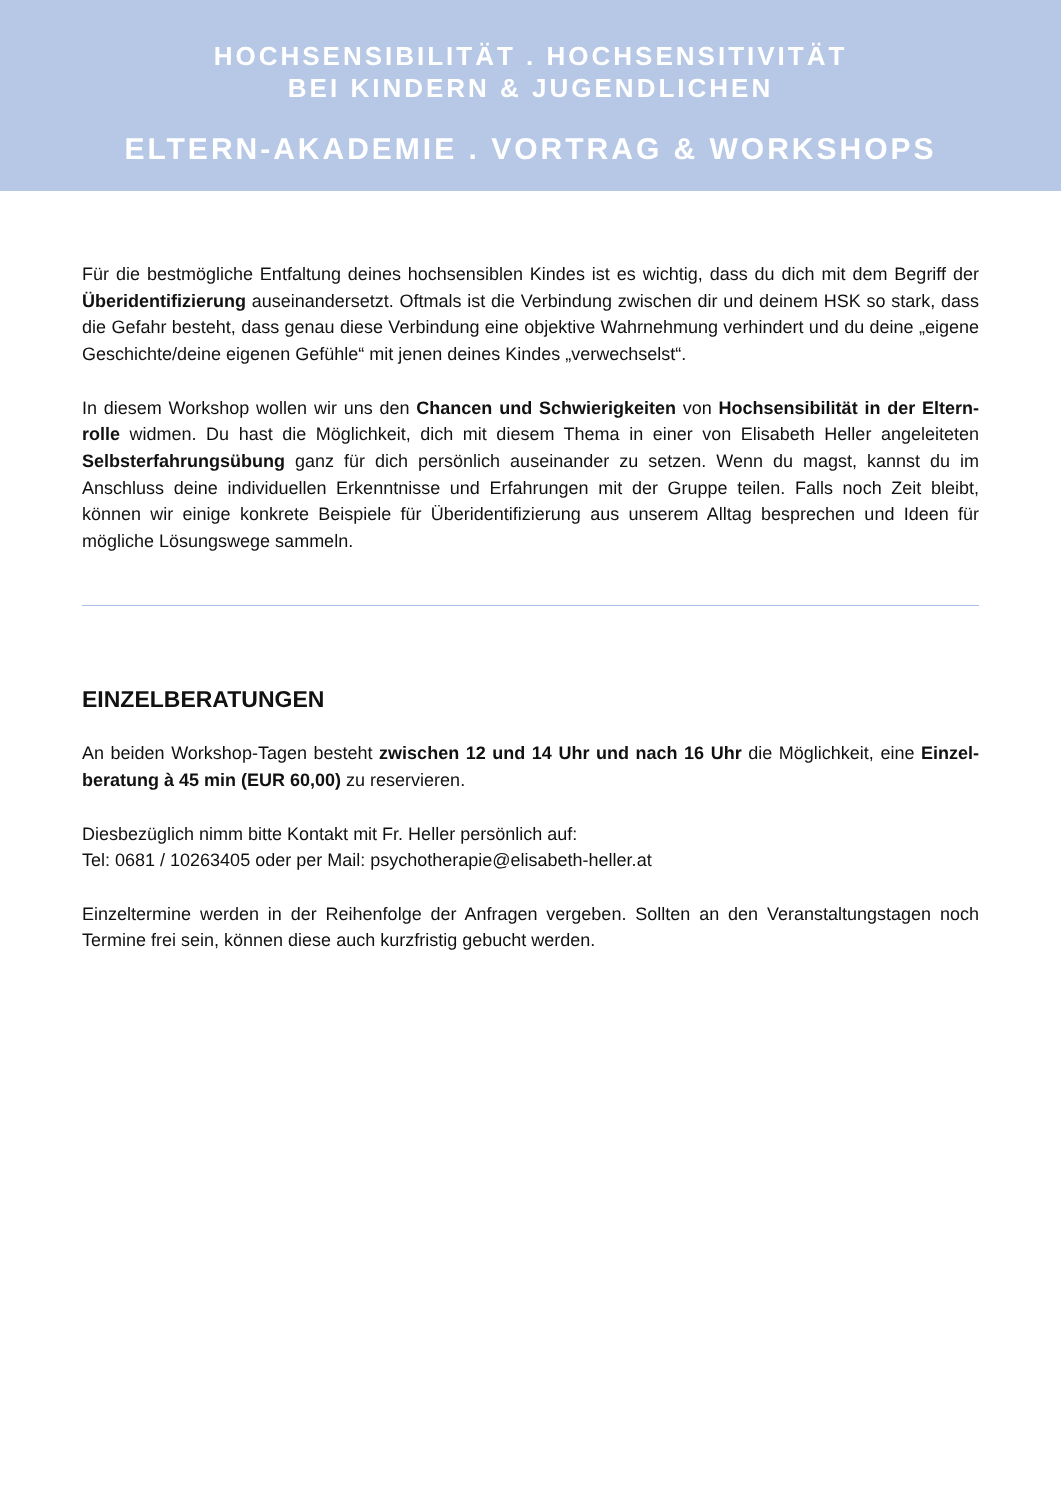HOCHSENSIBILITÄT . HOCHSENSITIVITÄT
BEI KINDERN & JUGENDLICHEN
ELTERN-AKADEMIE . VORTRAG & WORKSHOPS
Für die bestmögliche Entfaltung deines hochsensiblen Kindes ist es wichtig, dass du dich mit dem Begriff der Überidentifizierung auseinandersetzt. Oftmals ist die Verbindung zwischen dir und deinem HSK so stark, dass die Gefahr besteht, dass genau diese Verbindung eine objektive Wahrnehmung verhindert und du deine „eigene Geschichte/deine eigenen Gefühle“ mit jenen deines Kindes „verwechselst“.
In diesem Workshop wollen wir uns den Chancen und Schwierigkeiten von Hochsensibilität in der Eltern-rolle widmen. Du hast die Möglichkeit, dich mit diesem Thema in einer von Elisabeth Heller angeleiteten Selbsterfahrungsübung ganz für dich persönlich auseinander zu setzen. Wenn du magst, kannst du im Anschluss deine individuellen Erkenntnisse und Erfahrungen mit der Gruppe teilen. Falls noch Zeit bleibt, können wir einige konkrete Beispiele für Überidentifizierung aus unserem Alltag besprechen und Ideen für mögliche Lösungswege sammeln.
EINZELBERATUNGEN
An beiden Workshop-Tagen besteht zwischen 12 und 14 Uhr und nach 16 Uhr die Möglichkeit, eine Einzel-beratung à 45 min (EUR 60,00) zu reservieren.
Diesbezüglich nimm bitte Kontakt mit Fr. Heller persönlich auf:
Tel: 0681 / 10263405 oder per Mail: psychotherapie@elisabeth-heller.at
Einzeltermine werden in der Reihenfolge der Anfragen vergeben. Sollten an den Veranstaltungstagen noch Termine frei sein, können diese auch kurzfristig gebucht werden.